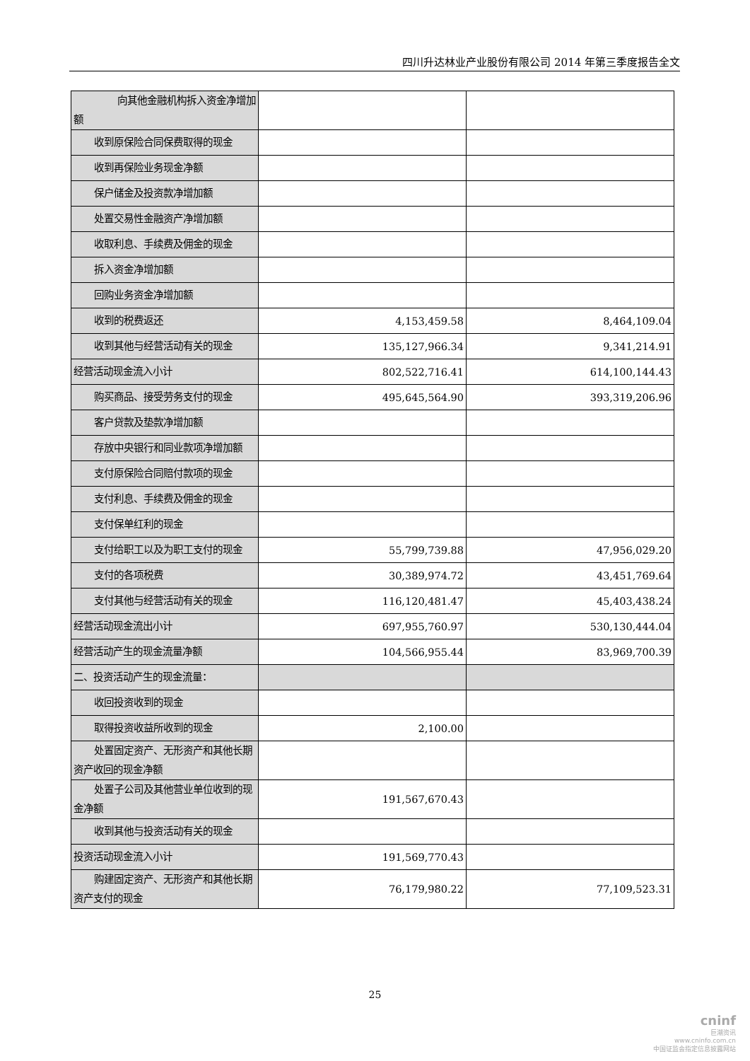四川升达林业产业股份有限公司 2014 年第三季度报告全文
| 向其他金融机构拆入资金净增加额 | | |
| 收到原保险合同保费取得的现金 | | |
| 收到再保险业务现金净额 | | |
| 保户储金及投资款净增加额 | | |
| 处置交易性金融资产净增加额 | | |
| 收取利息、手续费及佣金的现金 | | |
| 拆入资金净增加额 | | |
| 回购业务资金净增加额 | | |
| 收到的税费返还 | 4,153,459.58 | 8,464,109.04 |
| 收到其他与经营活动有关的现金 | 135,127,966.34 | 9,341,214.91 |
| 经营活动现金流入小计 | 802,522,716.41 | 614,100,144.43 |
| 购买商品、接受劳务支付的现金 | 495,645,564.90 | 393,319,206.96 |
| 客户贷款及垫款净增加额 | | |
| 存放中央银行和同业款项净增加额 | | |
| 支付原保险合同赔付款项的现金 | | |
| 支付利息、手续费及佣金的现金 | | |
| 支付保单红利的现金 | | |
| 支付给职工以及为职工支付的现金 | 55,799,739.88 | 47,956,029.20 |
| 支付的各项税费 | 30,389,974.72 | 43,451,769.64 |
| 支付其他与经营活动有关的现金 | 116,120,481.47 | 45,403,438.24 |
| 经营活动现金流出小计 | 697,955,760.97 | 530,130,444.04 |
| 经营活动产生的现金流量净额 | 104,566,955.44 | 83,969,700.39 |
| 二、投资活动产生的现金流量： | | |
| 收回投资收到的现金 | | |
| 取得投资收益所收到的现金 | 2,100.00 | |
| 处置固定资产、无形资产和其他长期资产收回的现金净额 | | |
| 处置子公司及其他营业单位收到的现金净额 | 191,567,670.43 | |
| 收到其他与投资活动有关的现金 | | |
| 投资活动现金流入小计 | 191,569,770.43 | |
| 购建固定资产、无形资产和其他长期资产支付的现金 | 76,179,980.22 | 77,109,523.31 |
25
cninf
巨潮资讯
www.cninfo.com.cn
中国证监会指定信息披露网站